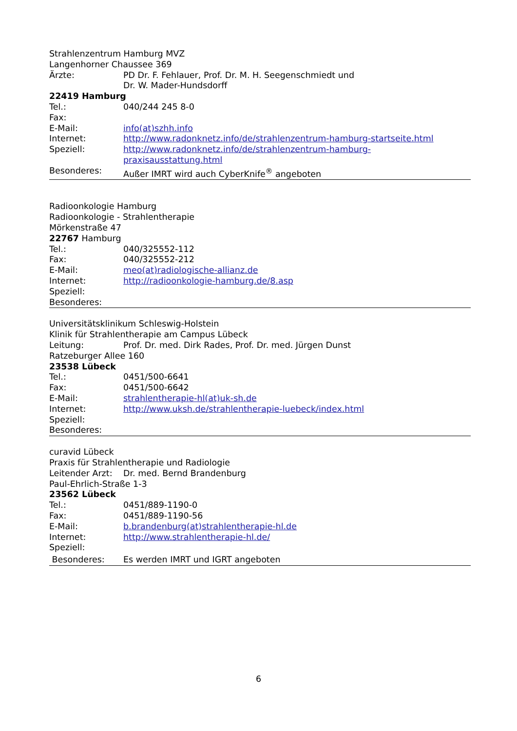Strahlenzentrum Hamburg MVZ
Langenhorner Chaussee 369
Ärzte: PD Dr. F. Fehlauer, Prof. Dr. M. H. Seegenschmiedt und
Dr. W. Mader-Hundsdorff
22419 Hamburg
Tel.: 040/244 245 8-0
Fax:
E-Mail: info(at)szhh.info
Internet: http://www.radonknetz.info/de/strahlenzentrum-hamburg-startseite.html
Speziell: http://www.radonknetz.info/de/strahlenzentrum-hamburg-
praxisausstattung.html
Besonderes: Außer IMRT wird auch CyberKnife<sup>®</sup> angeboten
Radioonkologie Hamburg
Radioonkologie - Strahlentherapie
Mörkenstraße 47
22767 Hamburg
Tel.: 040/325552-112
Fax: 040/325552-212
E-Mail: meo(at)radiologische-allianz.de
Internet: http://radioonkologie-hamburg.de/8.asp
Speziell:
Besonderes:
Universitätsklinikum Schleswig-Holstein
Klinik für Strahlentherapie am Campus Lübeck
Leitung: Prof. Dr. med. Dirk Rades, Prof. Dr. med. Jürgen Dunst
Ratzeburger Allee 160
23538 Lübeck
Tel.: 0451/500-6641
Fax: 0451/500-6642
E-Mail: strahlentherapie-hl(at)uk-sh.de
Internet: http://www.uksh.de/strahlentherapie-luebeck/index.html
Speziell:
Besonderes:
curavid Lübeck
Praxis für Strahlentherapie und Radiologie
Leitender Arzt: Dr. med. Bernd Brandenburg
Paul-Ehrlich-Straße 1-3
23562 Lübeck
Tel.: 0451/889-1190-0
Fax: 0451/889-1190-56
E-Mail: b.brandenburg(at)strahlentherapie-hl.de
Internet: http://www.strahlentherapie-hl.de/
Speziell:
Besonderes: Es werden IMRT und IGRT angeboten
6